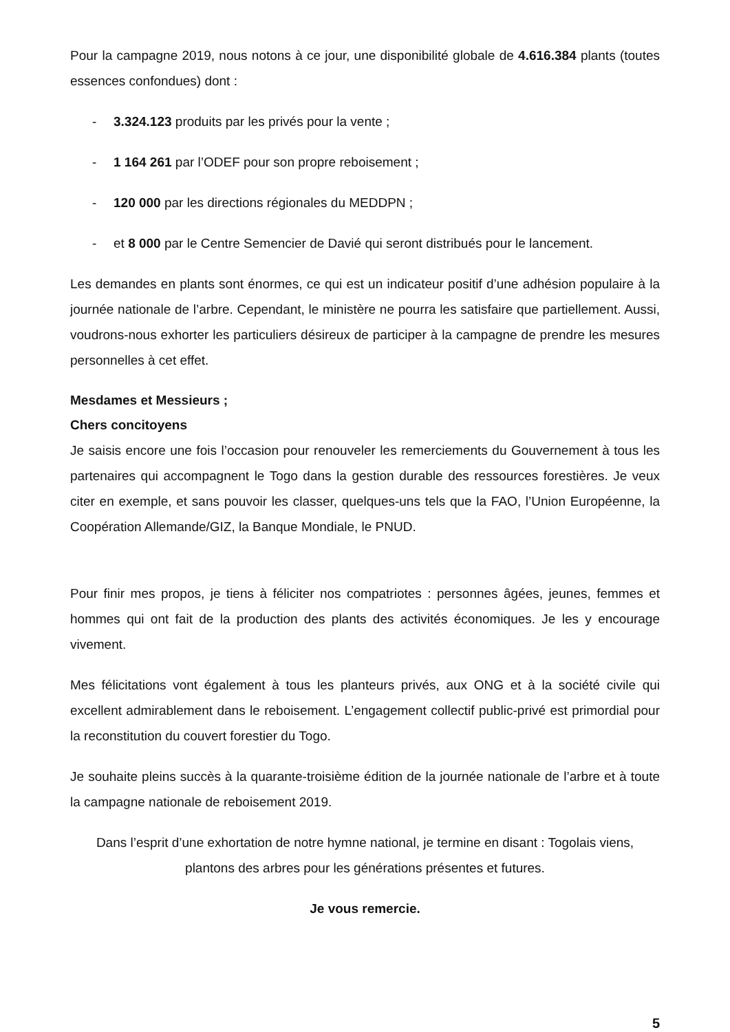Pour la campagne 2019, nous notons à ce jour, une disponibilité globale de 4.616.384 plants (toutes essences confondues) dont :
- 3.324.123 produits par les privés pour la vente ;
- 1 164 261 par l’ODEF pour son propre reboisement ;
- 120 000 par les directions régionales du MEDDPN ;
- et 8 000 par le Centre Semencier de Davié qui seront distribués pour le lancement.
Les demandes en plants sont énormes, ce qui est un indicateur positif d’une adhésion populaire à la journée nationale de l’arbre. Cependant, le ministère ne pourra les satisfaire que partiellement. Aussi, voudrons-nous exhorter les particuliers désireux de participer à la campagne de prendre les mesures personnelles à cet effet.
Mesdames et Messieurs ;
Chers concitoyens
Je saisis encore une fois l’occasion pour renouveler les remerciements du Gouvernement à tous les partenaires qui accompagnent le Togo dans la gestion durable des ressources forestières. Je veux citer en exemple, et sans pouvoir les classer, quelques-uns tels que la FAO, l’Union Européenne, la Coopération Allemande/GIZ, la Banque Mondiale, le PNUD.
Pour finir mes propos, je tiens à féliciter nos compatriotes : personnes âgées, jeunes, femmes et hommes qui ont fait de la production des plants des activités économiques. Je les y encourage vivement.
Mes félicitations vont également à tous les planteurs privés, aux ONG et à la société civile qui excellent admirablement dans le reboisement. L’engagement collectif public-privé est primordial pour la reconstitution du couvert forestier du Togo.
Je souhaite pleins succès à la quarante-troisième édition de la journée nationale de l’arbre et à toute la campagne nationale de reboisement 2019.
Dans l’esprit d’une exhortation de notre hymne national, je termine en disant : Togolais viens, plantons des arbres pour les générations présentes et futures.
Je vous remercie.
5